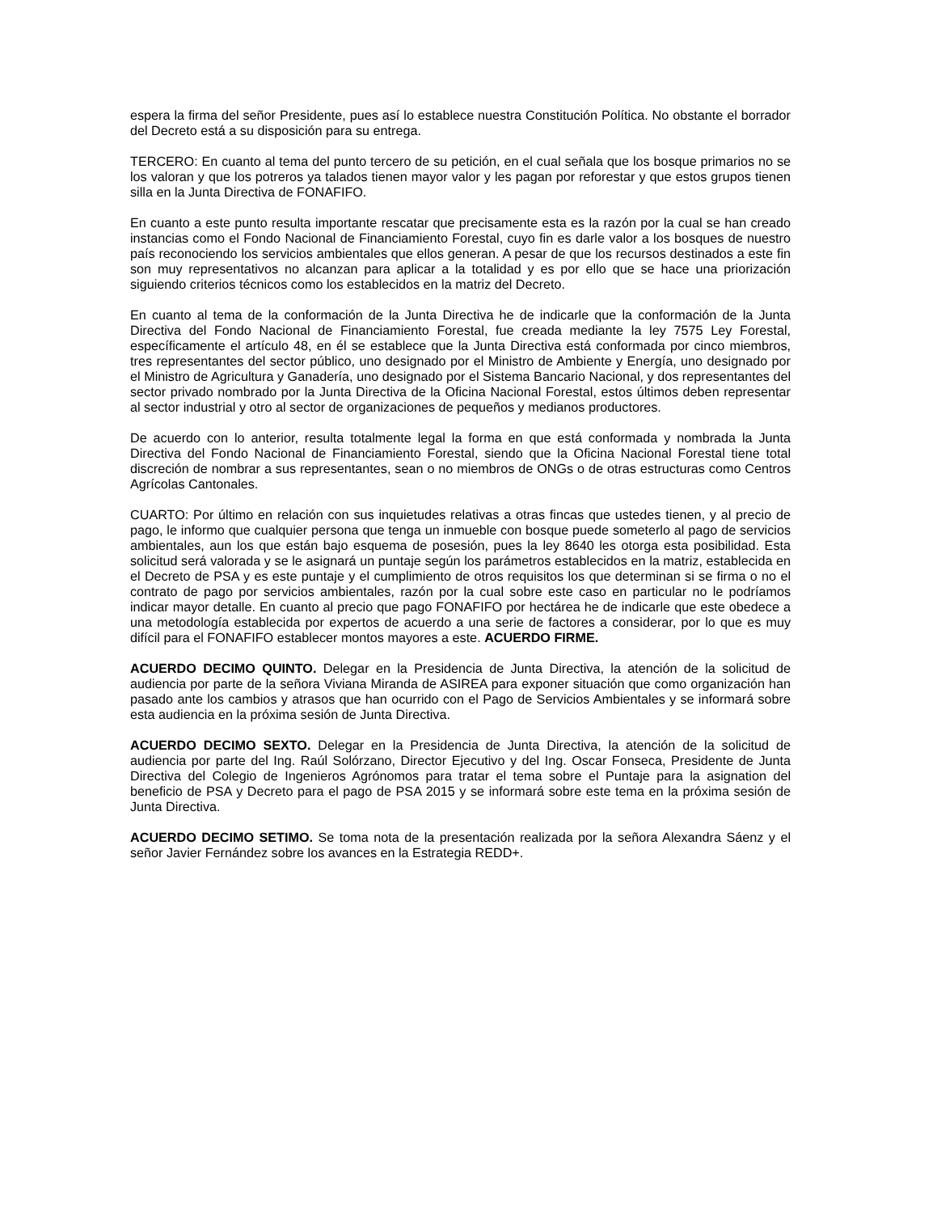espera la firma del señor Presidente, pues así lo establece nuestra Constitución Política. No obstante el borrador del Decreto está a su disposición para su entrega.
TERCERO: En cuanto al tema del punto tercero de su petición, en el cual señala que los bosque primarios no se los valoran y que los potreros ya talados tienen mayor valor y les pagan por reforestar y que estos grupos tienen silla en la Junta Directiva de FONAFIFO.
En cuanto a este punto resulta importante rescatar que precisamente esta es la razón por la cual se han creado instancias como el Fondo Nacional de Financiamiento Forestal, cuyo fin es darle valor a los bosques de nuestro país reconociendo los servicios ambientales que ellos generan. A pesar de que los recursos destinados a este fin son muy representativos no alcanzan para aplicar a la totalidad y es por ello que se hace una priorización siguiendo criterios técnicos como los establecidos en la matriz del Decreto.
En cuanto al tema de la conformación de la Junta Directiva he de indicarle que la conformación de la Junta Directiva del Fondo Nacional de Financiamiento Forestal, fue creada mediante la ley 7575 Ley Forestal, específicamente el artículo 48, en él se establece que la Junta Directiva está conformada por cinco miembros, tres representantes del sector público, uno designado por el Ministro de Ambiente y Energía, uno designado por el Ministro de Agricultura y Ganadería, uno designado por el Sistema Bancario Nacional, y dos representantes del sector privado nombrado por la Junta Directiva de la Oficina Nacional Forestal, estos últimos deben representar al sector industrial y otro al sector de organizaciones de pequeños y medianos productores.
De acuerdo con lo anterior, resulta totalmente legal la forma en que está conformada y nombrada la Junta Directiva del Fondo Nacional de Financiamiento Forestal, siendo que la Oficina Nacional Forestal tiene total discreción de nombrar a sus representantes, sean o no miembros de ONGs o de otras estructuras como Centros Agrícolas Cantonales.
CUARTO: Por último en relación con sus inquietudes relativas a otras fincas que ustedes tienen, y al precio de pago, le informo que cualquier persona que tenga un inmueble con bosque puede someterlo al pago de servicios ambientales, aun los que están bajo esquema de posesión, pues la ley 8640 les otorga esta posibilidad. Esta solicitud será valorada y se le asignará un puntaje según los parámetros establecidos en la matriz, establecida en el Decreto de PSA y es este puntaje y el cumplimiento de otros requisitos los que determinan si se firma o no el contrato de pago por servicios ambientales, razón por la cual sobre este caso en particular no le podríamos indicar mayor detalle. En cuanto al precio que pago FONAFIFO por hectárea he de indicarle que este obedece a una metodología establecida por expertos de acuerdo a una serie de factores a considerar, por lo que es muy difícil para el FONAFIFO establecer montos mayores a este. ACUERDO FIRME.
ACUERDO DECIMO QUINTO. Delegar en la Presidencia de Junta Directiva, la atención de la solicitud de audiencia por parte de la señora Viviana Miranda de ASIREA para exponer situación que como organización han pasado ante los cambios y atrasos que han ocurrido con el Pago de Servicios Ambientales y se informará sobre esta audiencia en la próxima sesión de Junta Directiva.
ACUERDO DECIMO SEXTO. Delegar en la Presidencia de Junta Directiva, la atención de la solicitud de audiencia por parte del Ing. Raúl Solórzano, Director Ejecutivo y del Ing. Oscar Fonseca, Presidente de Junta Directiva del Colegio de Ingenieros Agrónomos para tratar el tema sobre el Puntaje para la asignation del beneficio de PSA y Decreto para el pago de PSA 2015 y se informará sobre este tema en la próxima sesión de Junta Directiva.
ACUERDO DECIMO SETIMO. Se toma nota de la presentación realizada por la señora Alexandra Sáenz y el señor Javier Fernández sobre los avances en la Estrategia REDD+.